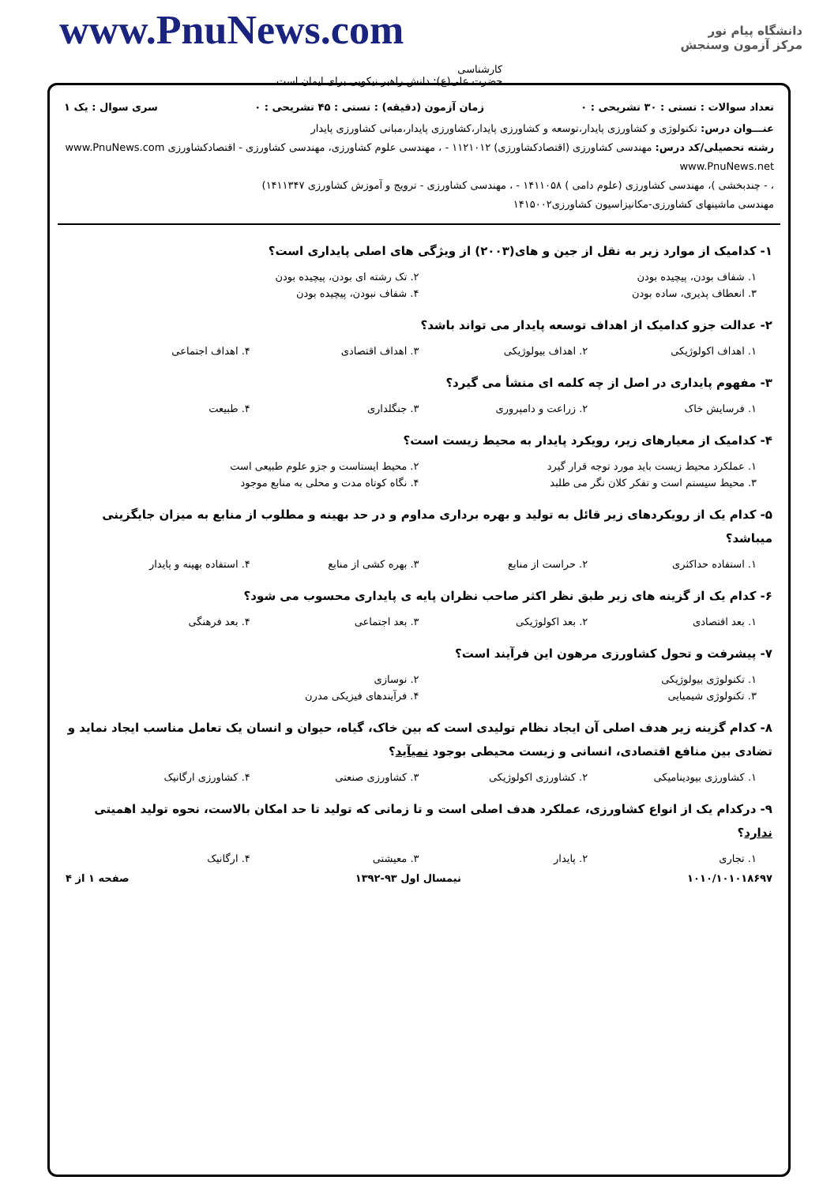www.PnuNews.com
دانشگاه پیام نور
مرکز آزمون وسنجش
کارشناسی
حضرت علی(ع): دانش راهبر نیکویی برای ایمان است
تعداد سوالات : تستی : ۳۰ تشریحی : ۰ زمان آزمون (دقیقه) : تستی : ۴۵ تشریحی : ۰ سری سوال : یک ۱
عنـــوان درس: تکنولوژی و کشاورزی پایدار،توسعه و کشاورزی پایدار،کشاورزی پایدار،مبانی کشاورزی پایدار
رشته تحصیلی/کد درس: مهندسی کشاورزی (اقتصادکشاورزی) ۱۱۲۱۰۱۲ - ، مهندسی علوم کشاورزی، مهندسی کشاورزی - اقتصادکشاورزی www.PnuNews.com www.PnuNews.net
، - چندبخشی )، مهندسی کشاورزی (علوم دامی ) ۱۴۱۱۰۵۸ - ، مهندسی کشاورزی - ترویج و آموزش کشاورزی ۱۴۱۱۳۴۷)
مهندسی ماشینهای کشاورزی-مکانیزاسیون کشاورزی۱۴۱۵۰۰۲
۱- کدامیک از موارد زیر به نقل از جین و های(۲۰۰۳) از ویژگی های اصلی پایداری است؟
۱. شفاف بودن، پیچیده بودن ۲. تک رشته ای بودن، پیچیده بودن
۳. انعطاف پذیری، ساده بودن ۴. شفاف نبودن، پیچیده بودن
۲- عدالت جزو کدامیک از اهداف توسعه پایدار می تواند باشد؟
۱. اهداف اکولوژیکی ۲. اهداف بیولوژیکی ۳. اهداف اقتصادی ۴. اهداف اجتماعی
۳- مفهوم پایداری در اصل از چه کلمه ای منشأ می گیرد؟
۱. فرسایش خاک ۲. زراعت و دامپروری ۳. جنگلداری ۴. طبیعت
۴- کدامیک از معیارهای زیر، رویکرد پایدار به محیط زیست است؟
۱. عملکرد محیط زیست باید مورد توجه قرار گیرد ۲. محیط ایستاست و جزو علوم طبیعی است
۳. محیط سیستم است و تفکر کلان نگر می طلبد ۴. نگاه کوتاه مدت و محلی به منابع موجود
۵- کدام یک از رویکردهای زیر قائل به تولید و بهره برداری مداوم و در حد بهینه و مطلوب از منابع به میزان جایگزینی میباشد؟
۱. استفاده حداکثری ۲. حراست از منابع ۳. بهره کشی از منابع ۴. استفاده بهینه و پایدار
۶- کدام یک از گزینه های زیر طبق نظر اکثر صاحب نظران پایه ی پایداری محسوب می شود؟
۱. بعد اقتصادی ۲. بعد اکولوژیکی ۳. بعد اجتماعی ۴. بعد فرهنگی
۷- پیشرفت و تحول کشاورزی مرهون این فرآیند است؟
۱. تکنولوژی بیولوژیکی ۲. نوسازی
۳. تکنولوژی شیمیایی ۴. فرآیندهای فیزیکی مدرن
۸- کدام گزینه زیر هدف اصلی آن ایجاد نظام تولیدی است که بین خاک، گیاه، حیوان و انسان یک تعامل مناسب ایجاد نماید و تضادی بین منافع اقتصادی، انسانی و زیست محیطی بوجود نمیآید؟
۱. کشاورزی بیودینامیکی ۲. کشاورزی اکولوژیکی ۳. کشاورزی صنعتی ۴. کشاورزی ارگانیک
۹- درکدام یک از انواع کشاورزی، عملکرد هدف اصلی است و تا زمانی که تولید تا حد امکان بالاست، نحوه تولید اهمیتی ندارد؟
۱. تجاری ۲. پایدار ۳. معیشتی ۴. ارگانیک
۱۰۱۰/۱۰۱۰۱۸۶۹۷ نیمسال اول ۹۳-۱۳۹۲ صفحه ۱ از ۴